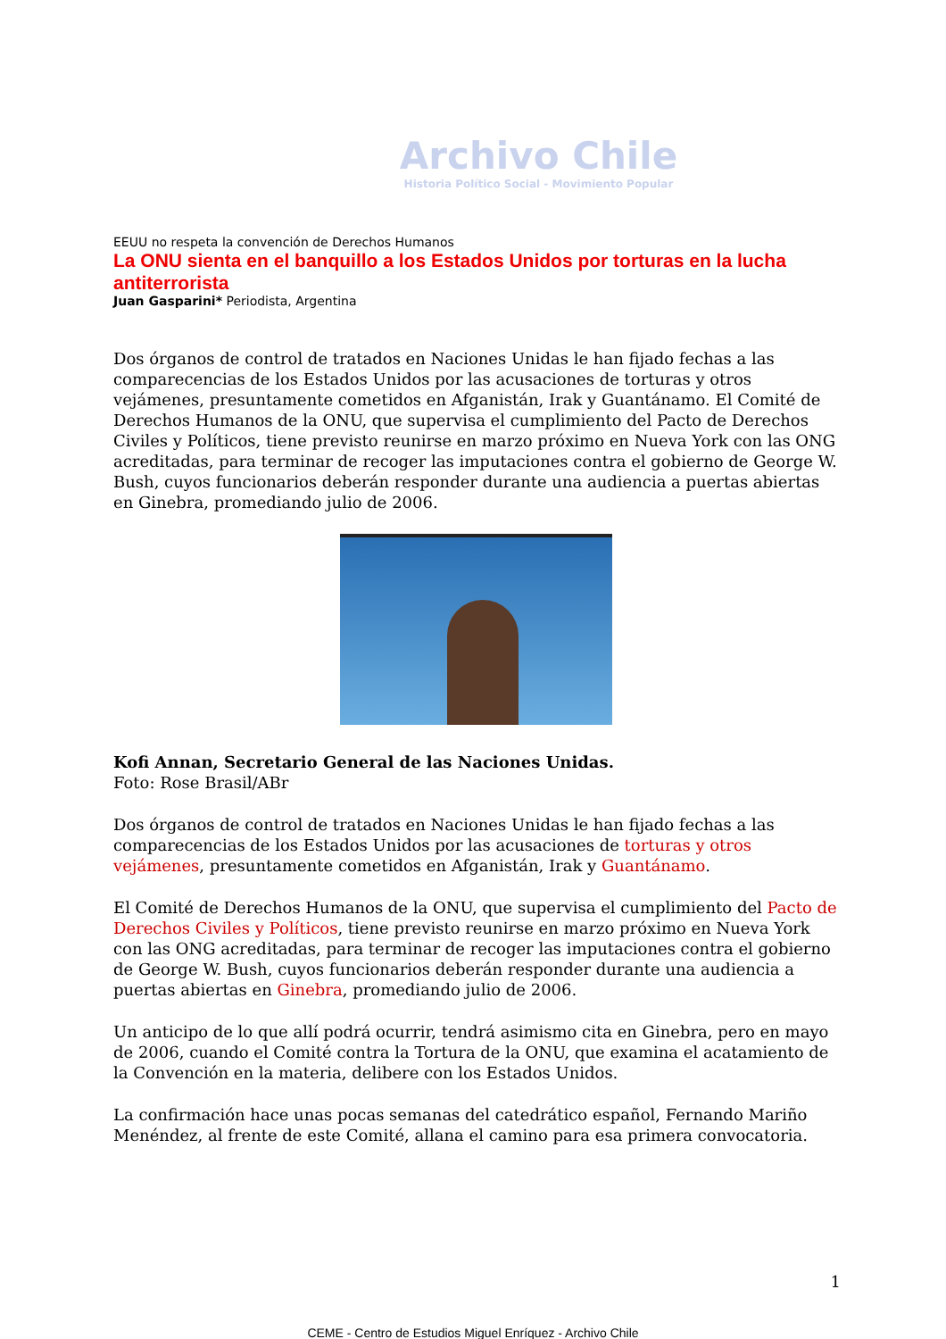Archivo Chile
Historia Político Social - Movimiento Popular
EEUU no respeta la convención de Derechos Humanos
La ONU sienta en el banquillo a los Estados Unidos por torturas en la lucha antiterrorista
Juan Gasparini* Periodista, Argentina
Dos órganos de control de tratados en Naciones Unidas le han fijado fechas a las comparecencias de los Estados Unidos por las acusaciones de torturas y otros vejámenes, presuntamente cometidos en Afganistán, Irak y Guantánamo. El Comité de Derechos Humanos de la ONU, que supervisa el cumplimiento del Pacto de Derechos Civiles y Políticos, tiene previsto reunirse en marzo próximo en Nueva York con las ONG acreditadas, para terminar de recoger las imputaciones contra el gobierno de George W. Bush, cuyos funcionarios deberán responder durante una audiencia a puertas abiertas en Ginebra, promediando julio de 2006.
Kofi Annan, Secretario General de las Naciones Unidas.
Foto: Rose Brasil/ABr
Dos órganos de control de tratados en Naciones Unidas le han fijado fechas a las comparecencias de los Estados Unidos por las acusaciones de torturas y otros vejámenes, presuntamente cometidos en Afganistán, Irak y Guantánamo.
El Comité de Derechos Humanos de la ONU, que supervisa el cumplimiento del Pacto de Derechos Civiles y Políticos, tiene previsto reunirse en marzo próximo en Nueva York con las ONG acreditadas, para terminar de recoger las imputaciones contra el gobierno de George W. Bush, cuyos funcionarios deberán responder durante una audiencia a puertas abiertas en Ginebra, promediando julio de 2006.
Un anticipo de lo que allí podrá ocurrir, tendrá asimismo cita en Ginebra, pero en mayo de 2006, cuando el Comité contra la Tortura de la ONU, que examina el acatamiento de la Convención en la materia, delibere con los Estados Unidos.
La confirmación hace unas pocas semanas del catedrático español, Fernando Mariño Menéndez, al frente de este Comité, allana el camino para esa primera convocatoria.
1
CEME - Centro de Estudios Miguel Enríquez - Archivo Chile